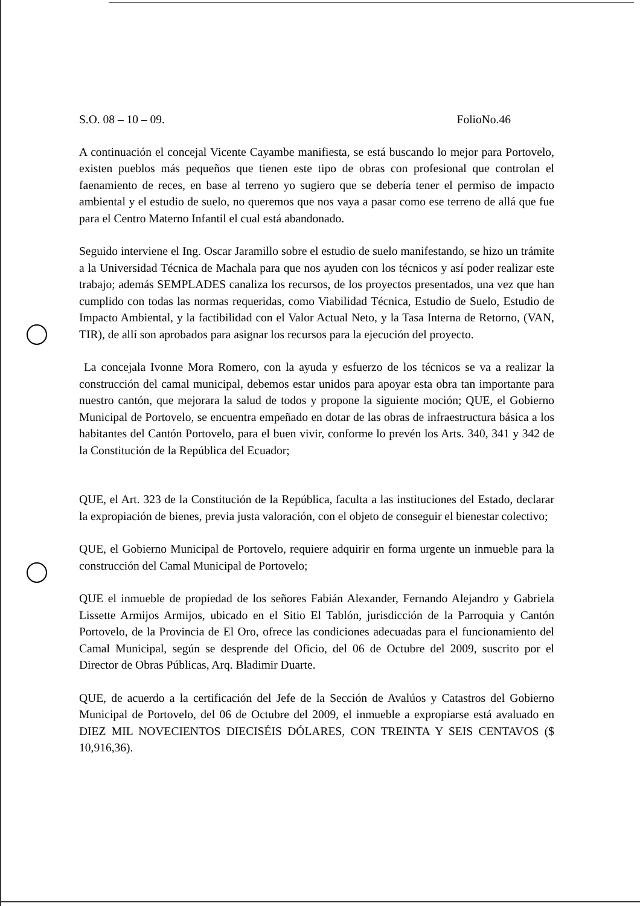S.O. 08 – 10 – 09. FolioNo.46
A continuación el concejal Vicente Cayambe manifiesta, se está buscando lo mejor para Portovelo, existen pueblos más pequeños que tienen este tipo de obras con profesional que controlan el faenamiento de reces, en base al terreno yo sugiero que se debería tener el permiso de impacto ambiental y el estudio de suelo, no queremos que nos vaya a pasar como ese terreno de allá que fue para el Centro Materno Infantil el cual está abandonado.
Seguido interviene el Ing. Oscar Jaramillo sobre el estudio de suelo manifestando, se hizo un trámite a la Universidad Técnica de Machala para que nos ayuden con los técnicos y así poder realizar este trabajo; además SEMPLADES canaliza los recursos, de los proyectos presentados, una vez que han cumplido con todas las normas requeridas, como Viabilidad Técnica, Estudio de Suelo, Estudio de Impacto Ambiental, y la factibilidad con el Valor Actual Neto, y la Tasa Interna de Retorno, (VAN, TIR), de allí son aprobados para asignar los recursos para la ejecución del proyecto.
La concejala Ivonne Mora Romero, con la ayuda y esfuerzo de los técnicos se va a realizar la construcción del camal municipal, debemos estar unidos para apoyar esta obra tan importante para nuestro cantón, que mejorara la salud de todos y propone la siguiente moción; QUE, el Gobierno Municipal de Portovelo, se encuentra empeñado en dotar de las obras de infraestructura básica a los habitantes del Cantón Portovelo, para el buen vivir, conforme lo prevén los Arts. 340, 341 y 342 de la Constitución de la República del Ecuador;
QUE, el Art. 323 de la Constitución de la República, faculta a las instituciones del Estado, declarar la expropiación de bienes, previa justa valoración, con el objeto de conseguir el bienestar colectivo;
QUE, el Gobierno Municipal de Portovelo, requiere adquirir en forma urgente un inmueble para la construcción del Camal Municipal de Portovelo;
QUE el inmueble de propiedad de los señores Fabián Alexander, Fernando Alejandro y Gabriela Lissette Armijos Armijos, ubicado en el Sitio El Tablón, jurisdicción de la Parroquia y Cantón Portovelo, de la Provincia de El Oro, ofrece las condiciones adecuadas para el funcionamiento del Camal Municipal, según se desprende del Oficio, del 06 de Octubre del 2009, suscrito por el Director de Obras Públicas, Arq. Bladimir Duarte.
QUE, de acuerdo a la certificación del Jefe de la Sección de Avalúos y Catastros del Gobierno Municipal de Portovelo, del 06 de Octubre del 2009, el inmueble a expropiarse está avaluado en DIEZ MIL NOVECIENTOS DIECISÉIS DÓLARES, CON TREINTA Y SEIS CENTAVOS ($ 10,916,36).